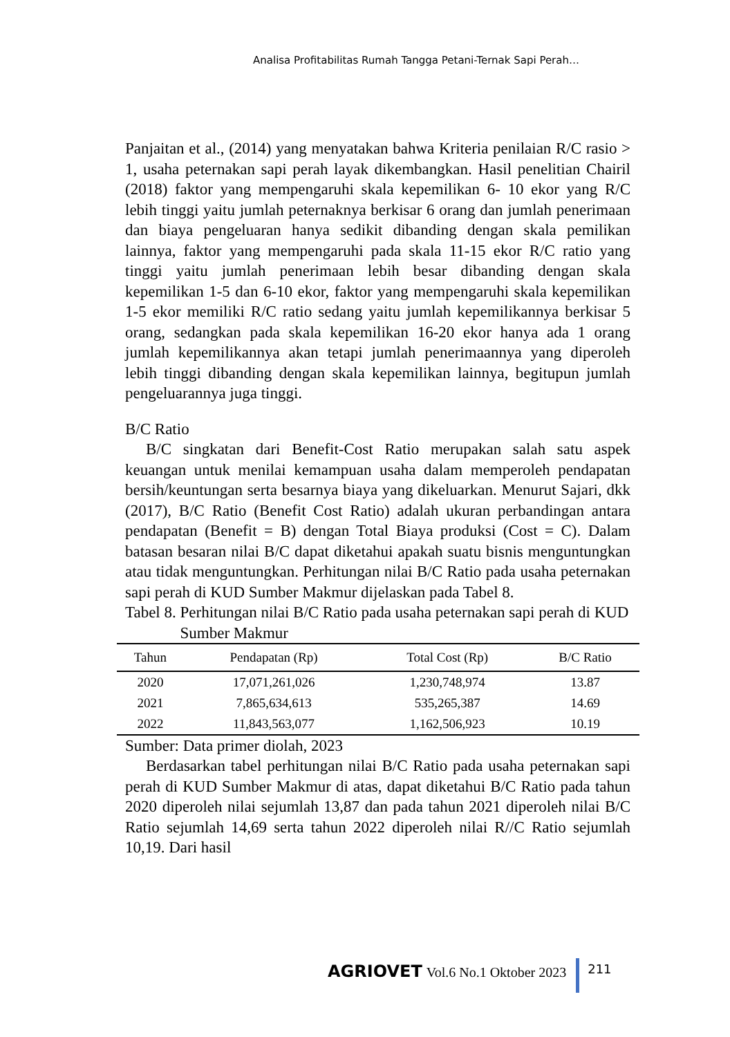Analisa Profitabilitas Rumah Tangga Petani-Ternak Sapi Perah…
Panjaitan et al., (2014) yang menyatakan bahwa Kriteria penilaian R/C rasio > 1, usaha peternakan sapi perah layak dikembangkan. Hasil penelitian Chairil (2018) faktor yang mempengaruhi skala kepemilikan 6- 10 ekor yang R/C lebih tinggi yaitu jumlah peternaknya berkisar 6 orang dan jumlah penerimaan dan biaya pengeluaran hanya sedikit dibanding dengan skala pemilikan lainnya, faktor yang mempengaruhi pada skala 11-15 ekor R/C ratio yang tinggi yaitu jumlah penerimaan lebih besar dibanding dengan skala kepemilikan 1-5 dan 6-10 ekor, faktor yang mempengaruhi skala kepemilikan 1-5 ekor memiliki R/C ratio sedang yaitu jumlah kepemilikannya berkisar 5 orang, sedangkan pada skala kepemilikan 16-20 ekor hanya ada 1 orang jumlah kepemilikannya akan tetapi jumlah penerimaannya yang diperoleh lebih tinggi dibanding dengan skala kepemilikan lainnya, begitupun jumlah pengeluarannya juga tinggi.
B/C Ratio
B/C singkatan dari Benefit-Cost Ratio merupakan salah satu aspek keuangan untuk menilai kemampuan usaha dalam memperoleh pendapatan bersih/keuntungan serta besarnya biaya yang dikeluarkan. Menurut Sajari, dkk (2017), B/C Ratio (Benefit Cost Ratio) adalah ukuran perbandingan antara pendapatan (Benefit = B) dengan Total Biaya produksi (Cost = C). Dalam batasan besaran nilai B/C dapat diketahui apakah suatu bisnis menguntungkan atau tidak menguntungkan. Perhitungan nilai B/C Ratio pada usaha peternakan sapi perah di KUD Sumber Makmur dijelaskan pada Tabel 8.
Tabel 8. Perhitungan nilai B/C Ratio pada usaha peternakan sapi perah di KUD Sumber Makmur
| Tahun | Pendapatan (Rp) | Total Cost (Rp) | B/C Ratio |
| --- | --- | --- | --- |
| 2020 | 17,071,261,026 | 1,230,748,974 | 13.87 |
| 2021 | 7,865,634,613 | 535,265,387 | 14.69 |
| 2022 | 11,843,563,077 | 1,162,506,923 | 10.19 |
Sumber: Data primer diolah, 2023
Berdasarkan tabel perhitungan nilai B/C Ratio pada usaha peternakan sapi perah di KUD Sumber Makmur di atas, dapat diketahui B/C Ratio pada tahun 2020 diperoleh nilai sejumlah 13,87 dan pada tahun 2021 diperoleh nilai B/C Ratio sejumlah 14,69 serta tahun 2022 diperoleh nilai R//C Ratio sejumlah 10,19. Dari hasil
AGRIOVET Vol.6 No.1 Oktober 2023
211